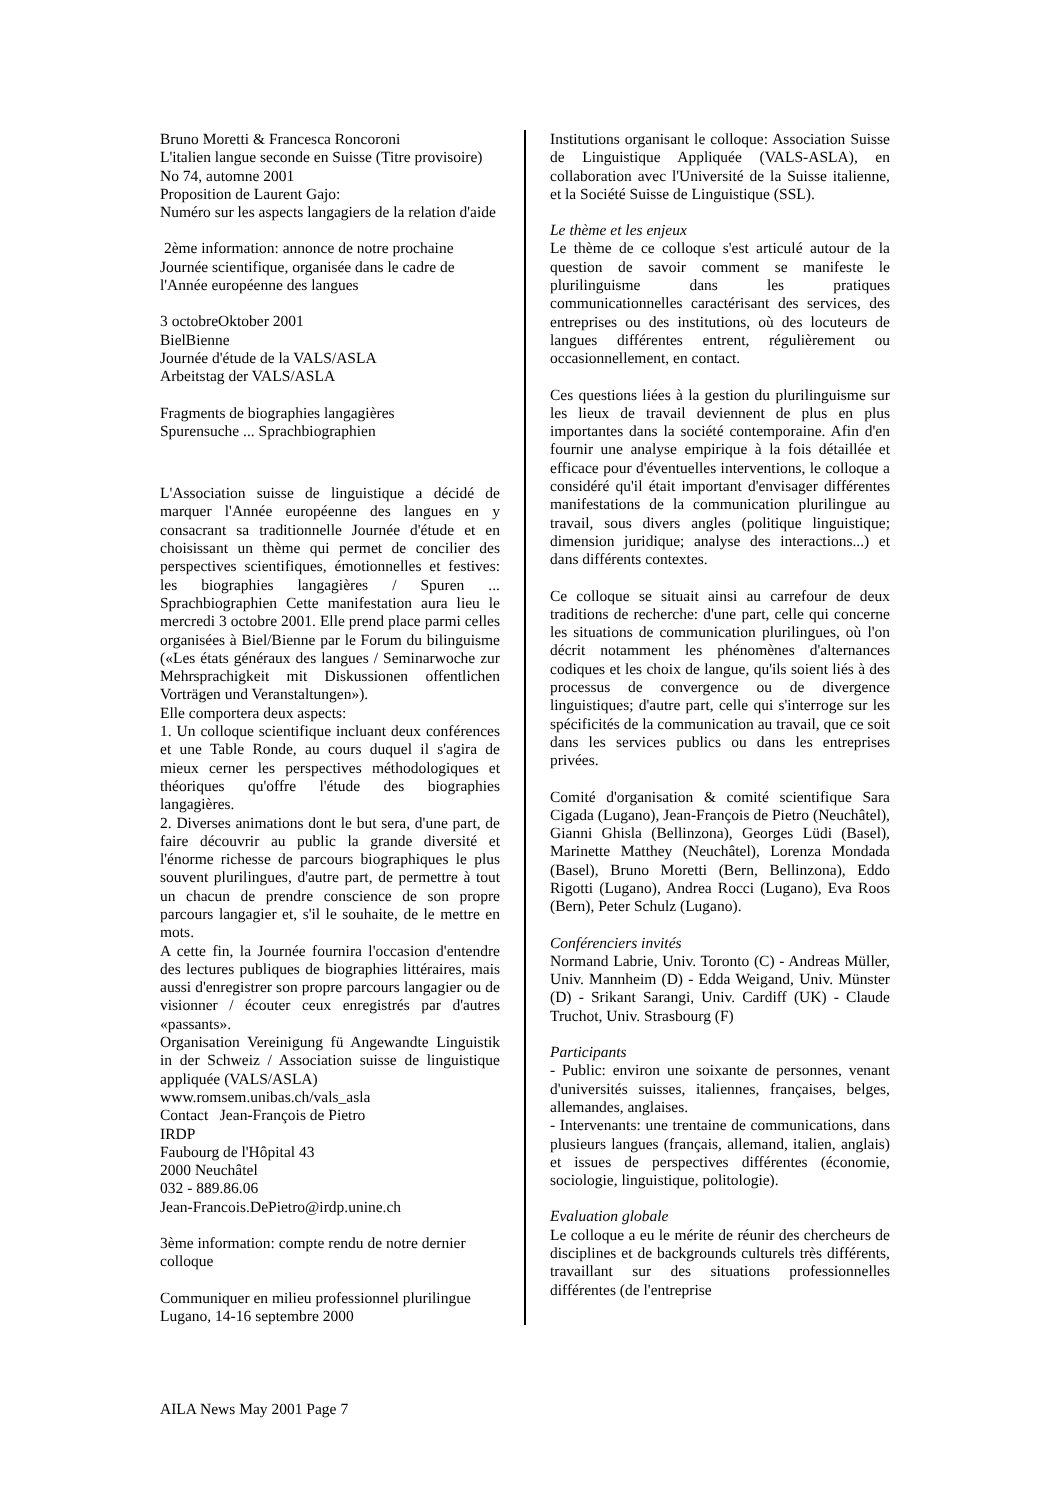Bruno Moretti & Francesca Roncoroni
L'italien langue seconde en Suisse (Titre provisoire)
No 74, automne 2001
Proposition de Laurent Gajo:
Numéro sur les aspects langagiers de la relation d'aide
2ème information: annonce de notre prochaine Journée scientifique, organisée dans le cadre de l'Année européenne des langues
3 octobreOktober 2001
BielBienne
Journée d'étude de la VALS/ASLA
Arbeitstag der VALS/ASLA
Fragments de biographies langagières
Spurensuche ... Sprachbiographien
L'Association suisse de linguistique a décidé de marquer l'Année européenne des langues en y consacrant sa traditionnelle Journée d'étude et en choisissant un thème qui permet de concilier des perspectives scientifiques, émotionnelles et festives: les biographies langagières / Spuren ... Sprachbiographien Cette manifestation aura lieu le mercredi 3 octobre 2001. Elle prend place parmi celles organisées à Biel/Bienne par le Forum du bilinguisme («Les états généraux des langues / Seminarwoche zur Mehrsprachigkeit mit Diskussionen offentlichen Vorträgen und Veranstaltungen»).
Elle comportera deux aspects:
1. Un colloque scientifique incluant deux conférences et une Table Ronde, au cours duquel il s'agira de mieux cerner les perspectives méthodologiques et théoriques qu'offre l'étude des biographies langagières.
2. Diverses animations dont le but sera, d'une part, de faire découvrir au public la grande diversité et l'énorme richesse de parcours biographiques le plus souvent plurilingues, d'autre part, de permettre à tout un chacun de prendre conscience de son propre parcours langagier et, s'il le souhaite, de le mettre en mots.
A cette fin, la Journée fournira l'occasion d'entendre des lectures publiques de biographies littéraires, mais aussi d'enregistrer son propre parcours langagier ou de visionner / écouter ceux enregistrés par d'autres «passants».
Organisation Vereinigung fü Angewandte Linguistik in der Schweiz / Association suisse de linguistique appliquée (VALS/ASLA)
www.romsem.unibas.ch/vals_asla
Contact Jean-François de Pietro
IRDP
Faubourg de l'Hôpital 43
2000 Neuchâtel
032 - 889.86.06
Jean-Francois.DePietro@irdp.unine.ch
3ème information: compte rendu de notre dernier colloque
Communiquer en milieu professionnel plurilingue
Lugano, 14-16 septembre 2000
Institutions organisant le colloque: Association Suisse de Linguistique Appliquée (VALS-ASLA), en collaboration avec l'Université de la Suisse italienne, et la Société Suisse de Linguistique (SSL).
Le thème et les enjeux
Le thème de ce colloque s'est articulé autour de la question de savoir comment se manifeste le plurilinguisme dans les pratiques communicationnelles caractérisant des services, des entreprises ou des institutions, où des locuteurs de langues différentes entrent, régulièrement ou occasionnellement, en contact.
Ces questions liées à la gestion du plurilinguisme sur les lieux de travail deviennent de plus en plus importantes dans la société contemporaine. Afin d'en fournir une analyse empirique à la fois détaillée et efficace pour d'éventuelles interventions, le colloque a considéré qu'il était important d'envisager différentes manifestations de la communication plurilingue au travail, sous divers angles (politique linguistique; dimension juridique; analyse des interactions...) et dans différents contextes.
Ce colloque se situait ainsi au carrefour de deux traditions de recherche: d'une part, celle qui concerne les situations de communication plurilingues, où l'on décrit notamment les phénomènes d'alternances codiques et les choix de langue, qu'ils soient liés à des processus de convergence ou de divergence linguistiques; d'autre part, celle qui s'interroge sur les spécificités de la communication au travail, que ce soit dans les services publics ou dans les entreprises privées.
Comité d'organisation & comité scientifique Sara Cigada (Lugano), Jean-François de Pietro (Neuchâtel), Gianni Ghisla (Bellinzona), Georges Lüdi (Basel), Marinette Matthey (Neuchâtel), Lorenza Mondada (Basel), Bruno Moretti (Bern, Bellinzona), Eddo Rigotti (Lugano), Andrea Rocci (Lugano), Eva Roos (Bern), Peter Schulz (Lugano).
Conférenciers invités
Normand Labrie, Univ. Toronto (C) - Andreas Müller, Univ. Mannheim (D) - Edda Weigand, Univ. Münster (D) - Srikant Sarangi, Univ. Cardiff (UK) - Claude Truchot, Univ. Strasbourg (F)
Participants
- Public: environ une soixante de personnes, venant d'universités suisses, italiennes, françaises, belges, allemandes, anglaises.
- Intervenants: une trentaine de communications, dans plusieurs langues (français, allemand, italien, anglais) et issues de perspectives différentes (économie, sociologie, linguistique, politologie).
Evaluation globale
Le colloque a eu le mérite de réunir des chercheurs de disciplines et de backgrounds culturels très différents, travaillant sur des situations professionnelles différentes (de l'entreprise
AILA News May 2001 Page 7